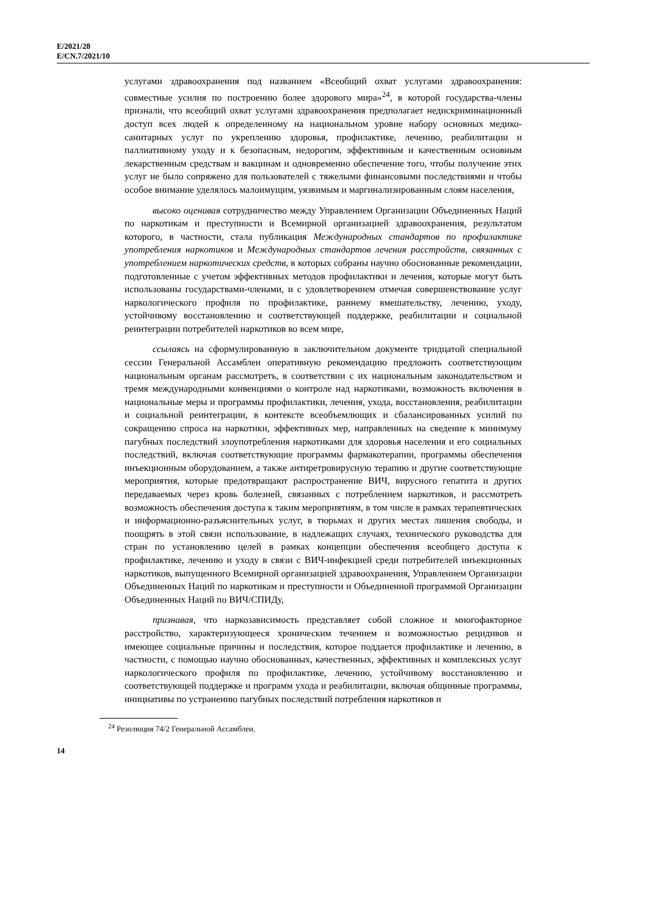E/2021/28
E/CN.7/2021/10
услугами здравоохранения под названием «Всеобщий охват услугами здравоохранения: совместные усилия по построению более здорового мира»<sup>24</sup>, в которой государства-члены признали, что всеобщий охват услугами здравоохранения предполагает недискриминационный доступ всех людей к определенному на национальном уровне набору основных медико-санитарных услуг по укреплению здоровья, профилактике, лечению, реабилитации и паллиативному уходу и к безопасным, недорогим, эффективным и качественным основным лекарственным средствам и вакцинам и одновременно обеспечение того, чтобы получение этих услуг не было сопряжено для пользователей с тяжелыми финансовыми последствиями и чтобы особое внимание уделялось малоимущим, уязвимым и маргинализированным слоям населения,
высоко оценивая сотрудничество между Управлением Организации Объединенных Наций по наркотикам и преступности и Всемирной организацией здравоохранения, результатом которого, в частности, стала публикация Международных стандартов по профилактике употребления наркотиков и Международных стандартов лечения расстройств, связанных с употреблением наркотических средств, в которых собраны научно обоснованные рекомендации, подготовленные с учетом эффективных методов профилактики и лечения, которые могут быть использованы государствами-членами, и с удовлетворением отмечая совершенствование услуг наркологического профиля по профилактике, раннему вмешательству, лечению, уходу, устойчивому восстановлению и соответствующей поддержке, реабилитации и социальной реинтеграции потребителей наркотиков во всем мире,
ссылаясь на сформулированную в заключительном документе тридцатой специальной сессии Генеральной Ассамблеи оперативную рекомендацию предложить соответствующим национальным органам рассмотреть, в соответствии с их национальным законодательством и тремя международными конвенциями о контроле над наркотиками, возможность включения в национальные меры и программы профилактики, лечения, ухода, восстановления, реабилитации и социальной реинтеграции, в контексте всеобъемлющих и сбалансированных усилий по сокращению спроса на наркотики, эффективных мер, направленных на сведение к минимуму пагубных последствий злоупотребления наркотиками для здоровья населения и его социальных последствий, включая соответствующие программы фармакотерапии, программы обеспечения инъекционным оборудованием, а также антиретровирусную терапию и другие соответствующие мероприятия, которые предотвращают распространение ВИЧ, вирусного гепатита и других передаваемых через кровь болезней, связанных с потреблением наркотиков, и рассмотреть возможность обеспечения доступа к таким мероприятиям, в том числе в рамках терапевтических и информационно-разъяснительных услуг, в тюрьмах и других местах лишения свободы, и поощрять в этой связи использование, в надлежащих случаях, технического руководства для стран по установлению целей в рамках концепции обеспечения всеобщего доступа к профилактике, лечению и уходу в связи с ВИЧ-инфекцией среди потребителей инъекционных наркотиков, выпущенного Всемирной организацией здравоохранения, Управлением Организации Объединенных Наций по наркотикам и преступности и Объединенной программой Организации Объединенных Наций по ВИЧ/СПИДу,
признавая, что наркозависимость представляет собой сложное и многофакторное расстройство, характеризующееся хроническим течением и возможностью рецидивов и имеющее социальные причины и последствия, которое поддается профилактике и лечению, в частности, с помощью научно обоснованных, качественных, эффективных и комплексных услуг наркологического профиля по профилактике, лечению, устойчивому восстановлению и соответствующей поддержке и программ ухода и реабилитации, включая общинные программы, инициативы по устранению пагубных последствий потребления наркотиков и
<sup>24</sup> Резолюция 74/2 Генеральной Ассамблеи.
14